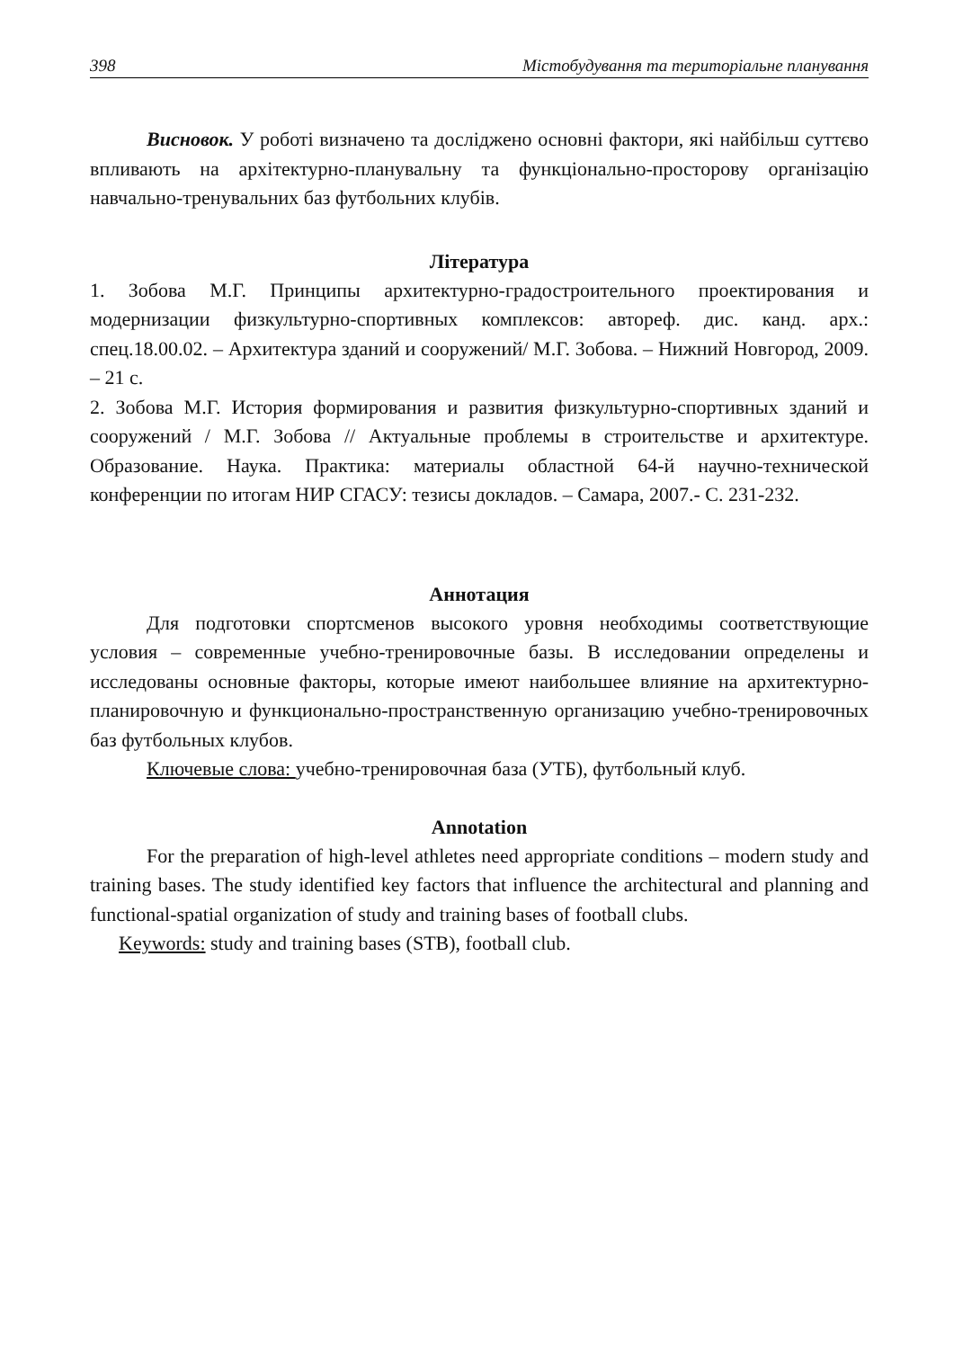398 Містобудування та територіальне планування
Висновок. У роботі визначено та досліджено основні фактори, які найбільш суттєво впливають на архітектурно-планувальну та функціонально-просторову організацію навчально-тренувальних баз футбольних клубів.
Література
1. Зобова М.Г. Принципы архитектурно-градостроительного проектирования и модернизации физкультурно-спортивных комплексов: автореф. дис. канд. арх.: спец.18.00.02. – Архитектура зданий и сооружений/ М.Г. Зобова. – Нижний Новгород, 2009. – 21 с.
2. Зобова М.Г. История формирования и развития физкультурно-спортивных зданий и сооружений / М.Г. Зобова // Актуальные проблемы в строительстве и архитектуре. Образование. Наука. Практика: материалы областной 64-й научно-технической конференции по итогам НИР СГАСУ: тезисы докладов. – Самара, 2007.- С. 231-232.
Аннотация
Для подготовки спортсменов высокого уровня необходимы соответствующие условия – современные учебно-тренировочные базы. В исследовании определены и исследованы основные факторы, которые имеют наибольшее влияние на архитектурно-планировочную и функционально-пространственную организацию учебно-тренировочных баз футбольных клубов.
Ключевые слова: учебно-тренировочная база (УТБ), футбольный клуб.
Annotation
For the preparation of high-level athletes need appropriate conditions – modern study and training bases. The study identified key factors that influence the architectural and planning and functional-spatial organization of study and training bases of football clubs.
Keywords: study and training bases (STB), football club.